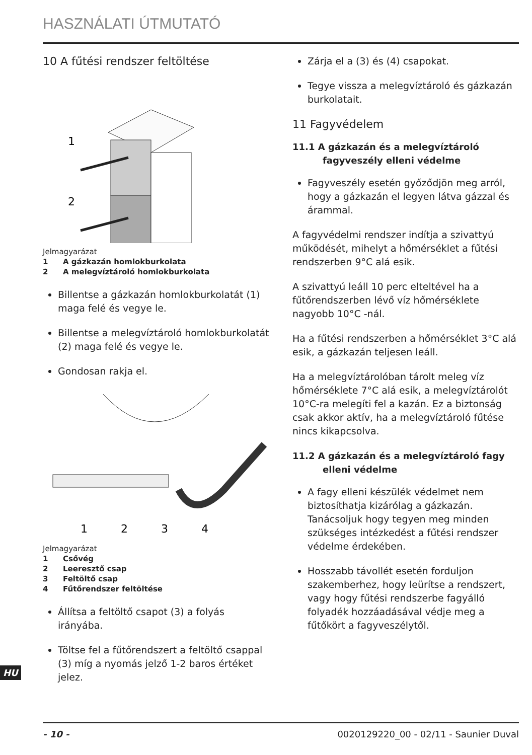HASZNÁLATI ÚTMUTATÓ
10 A fűtési rendszer feltöltése
1
2
Jelmagyarázat
1 A gázkazán homlokburkolata
2 A melegvíztároló homlokburkolata
Billentse a gázkazán homlokburkolatát (1) maga felé és vegye le.
Billentse a melegvíztároló homlokburkolatát (2) maga felé és vegye le.
Gondosan rakja el.
1
2
3
4
Jelmagyarázat
1 Csővég
2 Leeresztő csap
3 Feltöltő csap
4 Fűtőrendszer feltöltése
Állítsa a feltöltő csapot (3) a folyás irányába.
Töltse fel a fűtőrendszert a feltöltő csappal (3) míg a nyomás jelző 1-2 baros értéket jelez.
Zárja el a (3) és (4) csapokat.
Tegye vissza a melegvíztároló és gázkazán burkolatait.
11 Fagyvédelem
11.1 A gázkazán és a melegvíztároló fagyveszély elleni védelme
Fagyveszély esetén győződjön meg arról, hogy a gázkazán el legyen látva gázzal és árammal.
A fagyvédelmi rendszer indítja a szivattyú működését, mihelyt a hőmérséklet a fűtési rendszerben 9°C alá esik.
A szivattyú leáll 10 perc elteltével ha a fűtőrendszerben lévő víz hőmérséklete nagyobb 10°C -nál.
Ha a fűtési rendszerben a hőmérséklet 3°C alá esik, a gázkazán teljesen leáll.
Ha a melegvíztárolóban tárolt meleg víz hőmérséklete 7°C alá esik, a melegvíztárolót 10°C-ra melegíti fel a kazán. Ez a biztonság csak akkor aktív, ha a melegvíztároló fűtése nincs kikapcsolva.
11.2 A gázkazán és a melegvíztároló fagy elleni védelme
A fagy elleni készülék védelmet nem biztosíthatja kizárólag a gázkazán. Tanácsoljuk hogy tegyen meg minden szükséges intézkedést a fűtési rendszer védelme érdekében.
Hosszabb távollét esetén forduljon szakemberhez, hogy leürítse a rendszert, vagy hogy fűtési rendszerbe fagyálló folyadék hozzáadásával védje meg a fűtőkört a fagyveszélytől.
HU
- 10 - 0020129220_00 - 02/11 - Saunier Duval